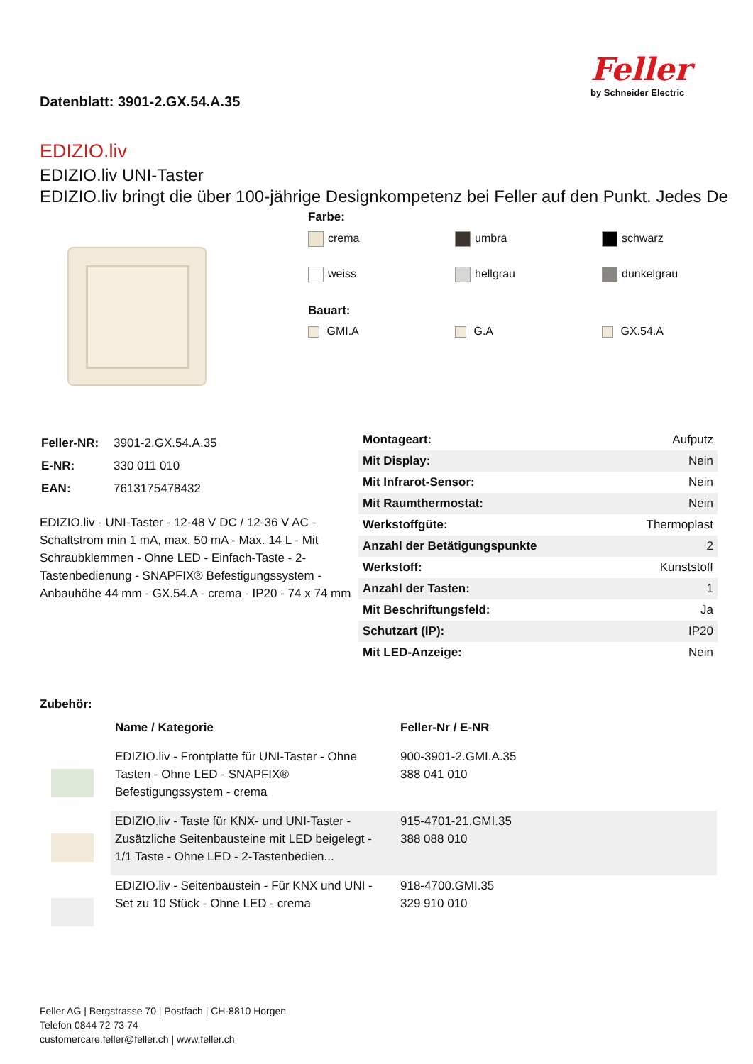Datenblatt: 3901-2.GX.54.A.35
Feller
by Schneider Electric
EDIZIO.liv
EDIZIO.liv UNI-Taster
EDIZIO.liv bringt die über 100-jährige Designkompetenz bei Feller auf den Punkt. Jedes De
Farbe:
crema umbra schwarz weiss hellgrau dunkelgrau
Bauart:
GMI.A G.A GX.54.A
| Feller-NR: | 3901-2.GX.54.A.35 |
| E-NR: | 330 011 010 |
| EAN: | 7613175478432 |
EDIZIO.liv - UNI-Taster - 12-48 V DC / 12-36 V AC - Schaltstrom min 1 mA, max. 50 mA - Max. 14 L - Mit Schraubklemmen - Ohne LED - Einfach-Taste - 2-Tastenbedienung - SNAPFIX® Befestigungssystem - Anbauhöhe 44 mm - GX.54.A - crema - IP20 - 74 x 74 mm
| Montageart: | Aufputz |
| Mit Display: | Nein |
| Mit Infrarot-Sensor: | Nein |
| Mit Raumthermostat: | Nein |
| Werkstoffgüte: | Thermoplast |
| Anzahl der Betätigungspunkte | 2 |
| Werkstoff: | Kunststoff |
| Anzahl der Tasten: | 1 |
| Mit Beschriftungsfeld: | Ja |
| Schutzart (IP): | IP20 |
| Mit LED-Anzeige: | Nein |
Zubehör:
| | Name / Kategorie | Feller-Nr / E-NR |
| --- | --- | --- |
| | EDIZIO.liv - Frontplatte für UNI-Taster - Ohne Tasten - Ohne LED - SNAPFIX® Befestigungssystem - crema | 900-3901-2.GMI.A.35 388 041 010 |
| | EDIZIO.liv - Taste für KNX- und UNI-Taster - Zusätzliche Seitenbausteine mit LED beigelegt - 1/1 Taste - Ohne LED - 2-Tastenbedien... | 915-4701-21.GMI.35 388 088 010 |
| | EDIZIO.liv - Seitenbaustein - Für KNX und UNI - Set zu 10 Stück - Ohne LED - crema | 918-4700.GMI.35 329 910 010 |
Feller AG | Bergstrasse 70 | Postfach | CH-8810 Horgen
Telefon 0844 72 73 74
customercare.feller@feller.ch | www.feller.ch